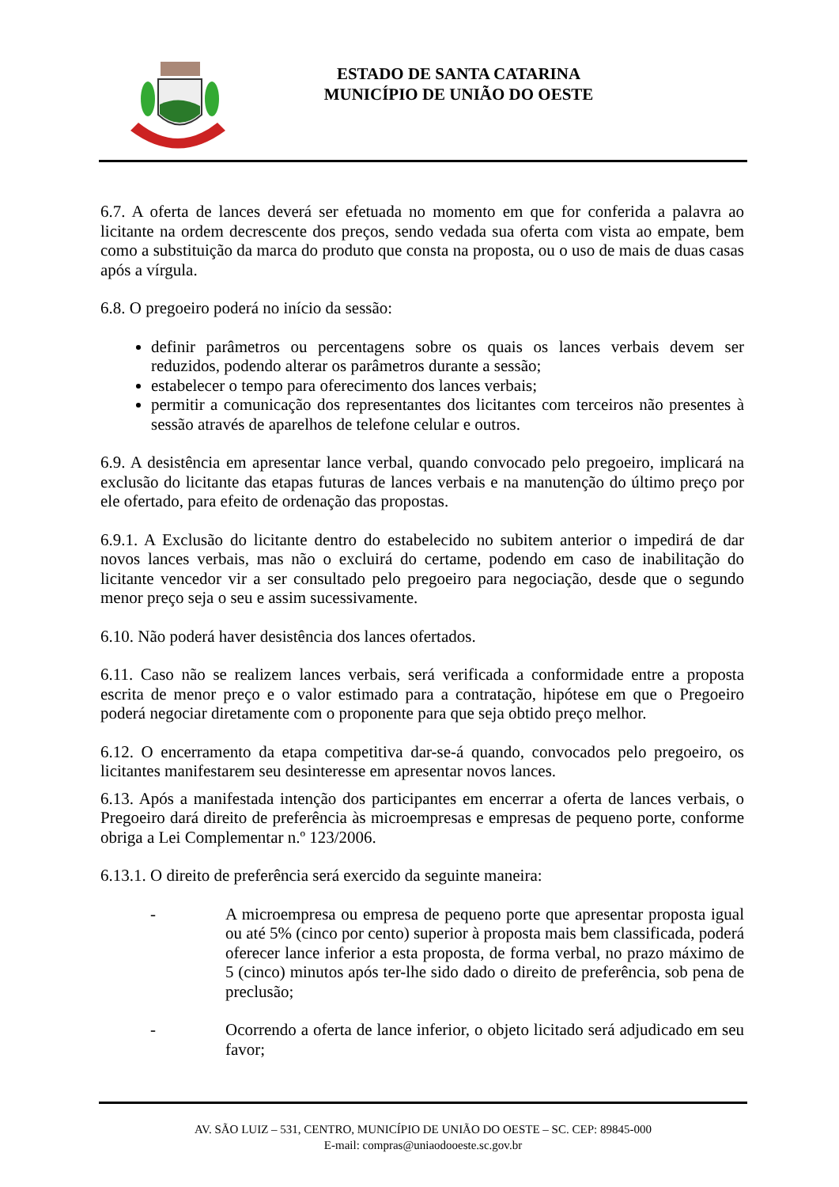ESTADO DE SANTA CATARINA
MUNICÍPIO DE UNIÃO DO OESTE
6.7. A oferta de lances deverá ser efetuada no momento em que for conferida a palavra ao licitante na ordem decrescente dos preços, sendo vedada sua oferta com vista ao empate, bem como a substituição da marca do produto que consta na proposta, ou o uso de mais de duas casas após a vírgula.
6.8. O pregoeiro poderá no início da sessão:
definir parâmetros ou percentagens sobre os quais os lances verbais devem ser reduzidos, podendo alterar os parâmetros durante a sessão;
estabelecer o tempo para oferecimento dos lances verbais;
permitir a comunicação dos representantes dos licitantes com terceiros não presentes à sessão através de aparelhos de telefone celular e outros.
6.9. A desistência em apresentar lance verbal, quando convocado pelo pregoeiro, implicará na exclusão do licitante das etapas futuras de lances verbais e na manutenção do último preço por ele ofertado, para efeito de ordenação das propostas.
6.9.1. A Exclusão do licitante dentro do estabelecido no subitem anterior o impedirá de dar novos lances verbais, mas não o excluirá do certame, podendo em caso de inabilitação do licitante vencedor vir a ser consultado pelo pregoeiro para negociação, desde que o segundo menor preço seja o seu e assim sucessivamente.
6.10. Não poderá haver desistência dos lances ofertados.
6.11. Caso não se realizem lances verbais, será verificada a conformidade entre a proposta escrita de menor preço e o valor estimado para a contratação, hipótese em que o Pregoeiro poderá negociar diretamente com o proponente para que seja obtido preço melhor.
6.12. O encerramento da etapa competitiva dar-se-á quando, convocados pelo pregoeiro, os licitantes manifestarem seu desinteresse em apresentar novos lances.
6.13. Após a manifestada intenção dos participantes em encerrar a oferta de lances verbais, o Pregoeiro dará direito de preferência às microempresas e empresas de pequeno porte, conforme obriga a Lei Complementar n.º 123/2006.
6.13.1. O direito de preferência será exercido da seguinte maneira:
- A microempresa ou empresa de pequeno porte que apresentar proposta igual ou até 5% (cinco por cento) superior à proposta mais bem classificada, poderá oferecer lance inferior a esta proposta, de forma verbal, no prazo máximo de 5 (cinco) minutos após ter-lhe sido dado o direito de preferência, sob pena de preclusão;
- Ocorrendo a oferta de lance inferior, o objeto licitado será adjudicado em seu favor;
AV. SÃO LUIZ – 531, CENTRO, MUNICÍPIO DE UNIÃO DO OESTE – SC. CEP: 89845-000
E-mail: compras@uniaodooeste.sc.gov.br